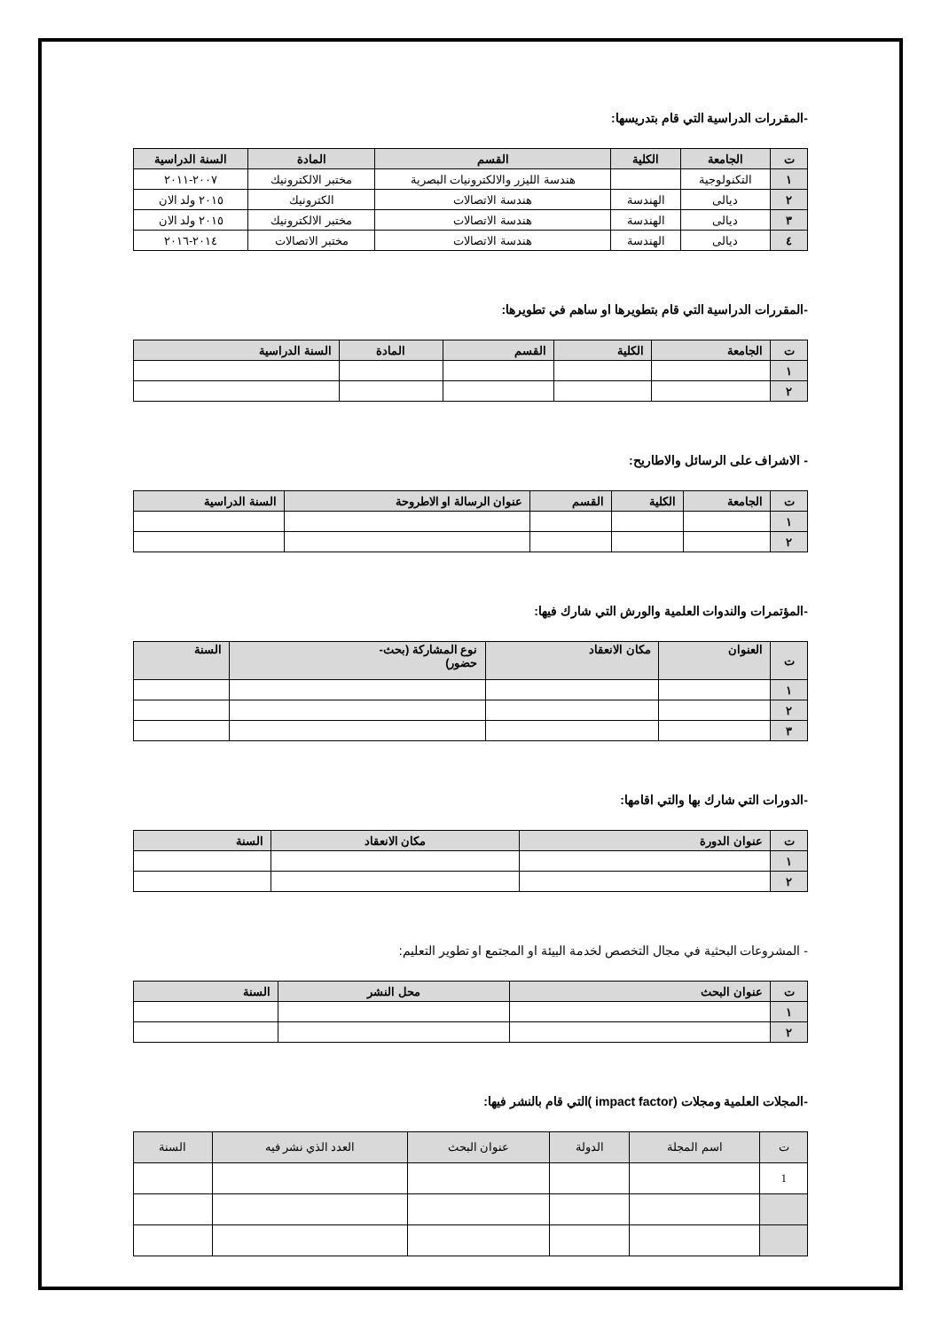-المقررات الدراسية التي قام بتدريسها:
| ت | الجامعة | الكلية | القسم | المادة | السنة الدراسية |
| --- | --- | --- | --- | --- | --- |
| ١ | التكنولوجية | | هندسة الليزر والالكترونيات البصرية | مختبر الالكترونيك | ٢٠٠٧-٢٠١١ |
| ٢ | ديالى | الهندسة | هندسة الاتصالات | الكترونيك | ٢٠١٥ ولد الان |
| ٣ | ديالى | الهندسة | هندسة الاتصالات | مختبر الالكترونيك | ٢٠١٥ ولد الان |
| ٤ | ديالى | الهندسة | هندسة الاتصالات | مختبر الاتصالات | ٢٠١٤-٢٠١٦ |
-المقررات الدراسية التي قام بتطويرها او ساهم في تطويرها:
| ت | الجامعة | الكلية | القسم | المادة | السنة الدراسية |
| --- | --- | --- | --- | --- | --- |
| ١ | | | | | |
| ٢ | | | | | |
- الاشراف على الرسائل والاطاريح:
| ت | الجامعة | الكلية | القسم | عنوان الرسالة او الاطروحة | السنة الدراسية |
| --- | --- | --- | --- | --- | --- |
| ١ | | | | | |
| ٢ | | | | | |
-المؤتمرات والندوات العلمية والورش التي شارك فيها:
| ت | العنوان | مكان الانعقاد | نوع المشاركة (بحث- حضور) | السنة |
| --- | --- | --- | --- | --- |
| ١ | | | | |
| ٢ | | | | |
| ٣ | | | | |
-الدورات التي شارك بها والتي اقامها:
| ت | عنوان الدورة | مكان الانعقاد | السنة |
| --- | --- | --- | --- |
| ١ | | | |
| ٢ | | | |
- المشروعات البحثية في مجال التخصص لخدمة البيئة او المجتمع او تطوير التعليم:
| ت | عنوان البحث | محل النشر | السنة |
| --- | --- | --- | --- |
| ١ | | | |
| ٢ | | | |
-المجلات العلمية ومجلات (impact factor )التي قام بالنشر فيها:
| ت | اسم المجلة | الدولة | عنوان البحث | العدد الذي نشر فيه | السنة |
| --- | --- | --- | --- | --- | --- |
| 1 | | | | | |